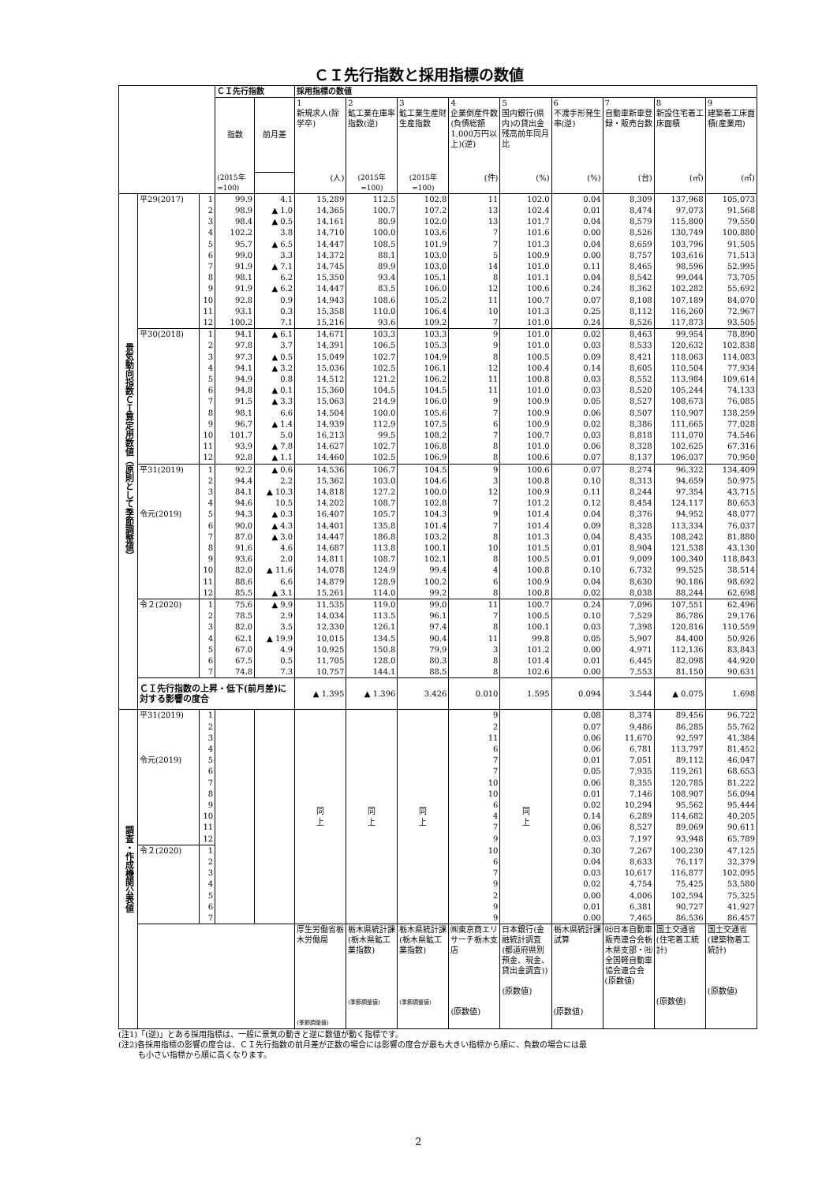ＣＩ先行指数と採用指標の数値
| | | | ＣＩ先行指数 | | 採用指標の数値 | | | | | | | | |
| --- | --- | --- | --- | --- | --- | --- | --- | --- | --- | --- | --- | --- | --- |
| | | | 指数 | 前月差 | 1 新規求人(除学卒) | 2 鉱工業在庫率指数(逆) | 3 鉱工業生産財生産指数 | 4 企業倒産件数(負債総額1,000万円以上)(逆) | 5 国内銀行(県内)の貸出金残高前年同月比 | 6 不渡手形発生率(逆) | 7 自動車新車登録・販売台数 | 8 新設住宅着工床面積 | 9 建築着工床面積(産業用) |
| | | | (2015年 =100) | | (人) | (2015年 =100) | (2015年 =100) | (件) | (%) | (%) | (台) | (㎡) | (㎡) |
| 景気動向指数ＣＩ算定用数値（原則として季節調整値） | 平29(2017) | 1 | 99.9 | 4.1 | 15,289 | 112.5 | 102.8 | 11 | 102.0 | 0.04 | 8,309 | 137,968 | 105,073 |
| | | 2 | 98.9 | ▲ 1.0 | 14,365 | 100.7 | 107.2 | 13 | 102.4 | 0.01 | 8,474 | 97,073 | 91,568 |
| | | 3 | 98.4 | ▲ 0.5 | 14,161 | 80.9 | 102.0 | 13 | 101.7 | 0.04 | 8,579 | 115,800 | 79,550 |
| | | 4 | 102.2 | 3.8 | 14,710 | 100.0 | 103.6 | 7 | 101.6 | 0.00 | 8,526 | 130,749 | 100,880 |
| | | 5 | 95.7 | ▲ 6.5 | 14,447 | 108.5 | 101.9 | 7 | 101.3 | 0.04 | 8,659 | 103,796 | 91,505 |
| | | 6 | 99.0 | 3.3 | 14,372 | 88.1 | 103.0 | 5 | 100.9 | 0.00 | 8,757 | 103,616 | 71,513 |
| | | 7 | 91.9 | ▲ 7.1 | 14,745 | 89.9 | 103.0 | 14 | 101.0 | 0.11 | 8,465 | 98,596 | 52,995 |
| | | 8 | 98.1 | 6.2 | 15,350 | 93.4 | 105.1 | 8 | 101.1 | 0.04 | 8,542 | 99,044 | 73,705 |
| | | 9 | 91.9 | ▲ 6.2 | 14,447 | 83.5 | 106.0 | 12 | 100.6 | 0.24 | 8,362 | 102,282 | 55,692 |
| | | 10 | 92.8 | 0.9 | 14,943 | 108.6 | 105.2 | 11 | 100.7 | 0.07 | 8,108 | 107,189 | 84,070 |
| | | 11 | 93.1 | 0.3 | 15,358 | 110.0 | 106.4 | 10 | 101.3 | 0.25 | 8,112 | 116,260 | 72,967 |
| | | 12 | 100.2 | 7.1 | 15,216 | 93.6 | 109.2 | 7 | 101.0 | 0.24 | 8,526 | 117,873 | 93,505 |
| | 平30(2018) | 1 | 94.1 | ▲ 6.1 | 14,671 | 103.3 | 103.3 | 9 | 101.0 | 0.02 | 8,463 | 99,954 | 78,890 |
| | | 2 | 97.8 | 3.7 | 14,391 | 106.5 | 105.3 | 9 | 101.0 | 0.03 | 8,533 | 120,632 | 102,838 |
| | | 3 | 97.3 | ▲ 0.5 | 15,049 | 102.7 | 104.9 | 8 | 100.5 | 0.09 | 8,421 | 118,063 | 114,083 |
| | | 4 | 94.1 | ▲ 3.2 | 15,036 | 102.5 | 106.1 | 12 | 100.4 | 0.14 | 8,605 | 110,504 | 77,934 |
| | | 5 | 94.9 | 0.8 | 14,512 | 121.2 | 106.2 | 11 | 100.8 | 0.03 | 8,552 | 113,984 | 109,614 |
| | | 6 | 94.8 | ▲ 0.1 | 15,360 | 104.5 | 104.5 | 11 | 101.0 | 0.03 | 8,520 | 105,244 | 74,133 |
| | | 7 | 91.5 | ▲ 3.3 | 15,063 | 214.9 | 106.0 | 9 | 100.9 | 0.05 | 8,527 | 108,673 | 76,085 |
| | | 8 | 98.1 | 6.6 | 14,504 | 100.0 | 105.6 | 7 | 100.9 | 0.06 | 8,507 | 110,907 | 138,259 |
| | | 9 | 96.7 | ▲ 1.4 | 14,939 | 112.9 | 107.5 | 6 | 100.9 | 0.02 | 8,386 | 111,665 | 77,028 |
| | | 10 | 101.7 | 5.0 | 16,213 | 99.5 | 108.2 | 7 | 100.7 | 0.03 | 8,818 | 111,070 | 74,546 |
| | | 11 | 93.9 | ▲ 7.8 | 14,627 | 102.7 | 106.8 | 8 | 101.0 | 0.06 | 8,328 | 102,625 | 67,316 |
| | | 12 | 92.8 | ▲ 1.1 | 14,460 | 102.5 | 106.9 | 8 | 100.6 | 0.07 | 8,137 | 106,037 | 70,950 |
| | 平31(2019) | 1 | 92.2 | ▲ 0.6 | 14,536 | 106.7 | 104.5 | 9 | 100.6 | 0.07 | 8,274 | 96,322 | 134,409 |
| | | 2 | 94.4 | 2.2 | 15,362 | 103.0 | 104.6 | 3 | 100.8 | 0.10 | 8,313 | 94,659 | 50,975 |
| | | 3 | 84.1 | ▲ 10.3 | 14,818 | 127.2 | 100.0 | 12 | 100.9 | 0.11 | 8,244 | 97,354 | 43,715 |
| | | 4 | 94.6 | 10.5 | 14,202 | 108.7 | 102.8 | 7 | 101.2 | 0.12 | 8,454 | 124,117 | 80,653 |
| | 令元(2019) | 5 | 94.3 | ▲ 0.3 | 16,407 | 105.7 | 104.3 | 9 | 101.4 | 0.04 | 8,376 | 94,952 | 48,077 |
| | | 6 | 90.0 | ▲ 4.3 | 14,401 | 135.8 | 101.4 | 7 | 101.4 | 0.09 | 8,328 | 113,334 | 76,037 |
| | | 7 | 87.0 | ▲ 3.0 | 14,447 | 186.8 | 103.2 | 8 | 101.3 | 0.04 | 8,435 | 108,242 | 81,880 |
| | | 8 | 91.6 | 4.6 | 14,687 | 113.8 | 100.1 | 10 | 101.5 | 0.01 | 8,904 | 121,538 | 43,130 |
| | | 9 | 93.6 | 2.0 | 14,811 | 108.7 | 102.1 | 8 | 100.5 | 0.01 | 9,009 | 100,340 | 118,843 |
| | | 10 | 82.0 | ▲ 11.6 | 14,078 | 124.9 | 99.4 | 4 | 100.8 | 0.10 | 6,732 | 99,525 | 38,514 |
| | | 11 | 88.6 | 6.6 | 14,879 | 128.9 | 100.2 | 6 | 100.9 | 0.04 | 8,630 | 90,186 | 98,692 |
| | | 12 | 85.5 | ▲ 3.1 | 15,261 | 114.0 | 99.2 | 8 | 100.8 | 0.02 | 8,038 | 88,244 | 62,698 |
| | 令２(2020) | 1 | 75.6 | ▲ 9.9 | 11,535 | 119.0 | 99.0 | 11 | 100.7 | 0.24 | 7,096 | 107,551 | 62,496 |
| | | 2 | 78.5 | 2.9 | 14,034 | 113.5 | 96.1 | 7 | 100.5 | 0.10 | 7,529 | 86,786 | 29,176 |
| | | 3 | 82.0 | 3.5 | 12,330 | 126.1 | 97.4 | 8 | 100.1 | 0.03 | 7,398 | 120,816 | 110,559 |
| | | 4 | 62.1 | ▲ 19.9 | 10,015 | 134.5 | 90.4 | 11 | 99.8 | 0.05 | 5,907 | 84,400 | 50,926 |
| | | 5 | 67.0 | 4.9 | 10,925 | 150.8 | 79.9 | 3 | 101.2 | 0.00 | 4,971 | 112,136 | 83,843 |
| | | 6 | 67.5 | 0.5 | 11,705 | 128.0 | 80.3 | 8 | 101.4 | 0.01 | 6,445 | 82,098 | 44,920 |
| | | 7 | 74.8 | 7.3 | 10,757 | 144.1 | 88.5 | 8 | 102.6 | 0.00 | 7,553 | 81,150 | 90,631 |
| | ＣＩ先行指数の上昇・低下(前月差)に対する影響の度合 | | | | ▲ 1.395 | ▲ 1.396 | 3.426 | 0.010 | 1.595 | 0.094 | 3.544 | ▲ 0.075 | 1.698 |
| 調査・作成機関公表値 | 平31(2019) | 1 | | | 同 上 | 同 上 | 同 上 | 9 | 同 上 | 0.08 | 8,374 | 89,456 | 96,722 |
| | | 2 | | | | | | 2 | | 0.07 | 9,486 | 86,285 | 55,762 |
| | | 3 | | | | | | 11 | | 0.06 | 11,670 | 92,597 | 41,384 |
| | | 4 | | | | | | 6 | | 0.06 | 6,781 | 113,797 | 81,452 |
| | 令元(2019) | 5 | | | | | | 7 | | 0.01 | 7,051 | 89,112 | 46,047 |
| | | 6 | | | | | | 7 | | 0.05 | 7,935 | 119,261 | 68,653 |
| | | 7 | | | | | | 10 | | 0.06 | 8,355 | 120,785 | 81,222 |
| | | 8 | | | | | | 10 | | 0.01 | 7,146 | 108,907 | 56,094 |
| | | 9 | | | | | | 6 | | 0.02 | 10,294 | 95,562 | 95,444 |
| | | 10 | | | | | | 4 | | 0.14 | 6,289 | 114,682 | 40,205 |
| | | 11 | | | | | | 7 | | 0.06 | 8,527 | 89,069 | 90,611 |
| | | 12 | | | | | | 9 | | 0.03 | 7,197 | 93,948 | 65,789 |
| | 令２(2020) | 1 | | | | | | 10 | | 0.30 | 7,267 | 100,230 | 47,125 |
| | | 2 | | | | | | 6 | | 0.04 | 8,633 | 76,117 | 32,379 |
| | | 3 | | | | | | 7 | | 0.03 | 10,617 | 116,877 | 102,095 |
| | | 4 | | | | | | 9 | | 0.02 | 4,754 | 75,425 | 53,580 |
| | | 5 | | | | | | 2 | | 0.00 | 4,006 | 102,594 | 75,325 |
| | | 6 | | | | | | 9 | | 0.01 | 6,381 | 90,727 | 41,927 |
| | | 7 | | | | | | 9 | | 0.00 | 7,465 | 86,536 | 86,457 |
| | | | | | 厚生労働省栃木労働局 (季節調整値) | 栃木県統計課 (栃木県鉱工業指数) (季節調整値) | 栃木県統計課 (栃木県鉱工業指数) (季節調整値) | ㈱東京商エリサーチ栃木支店 (原数値) | 日本銀行(金融統計調査(都道府県別預金、現金、貸出金調査)) (原数値) | 栃木県統計課試算 (原数値) | ㈳日本自動車販売連合会栃木県支部・㈳全国軽自動車協会連合会 (原数値) | 国土交通省 (住宅着工統計) (原数値) | 国土交通省 (建築物着工統計) (原数値) |
(注1)「(逆)」とある採用指標は、一般に景気の動きと逆に数値が動く指標です。
(注2)各採用指標の影響の度合は、ＣＩ先行指数の前月差が正数の場合には影響の度合が最も大きい指標から順に、負数の場合には最
も小さい指標から順に高くなります。
2